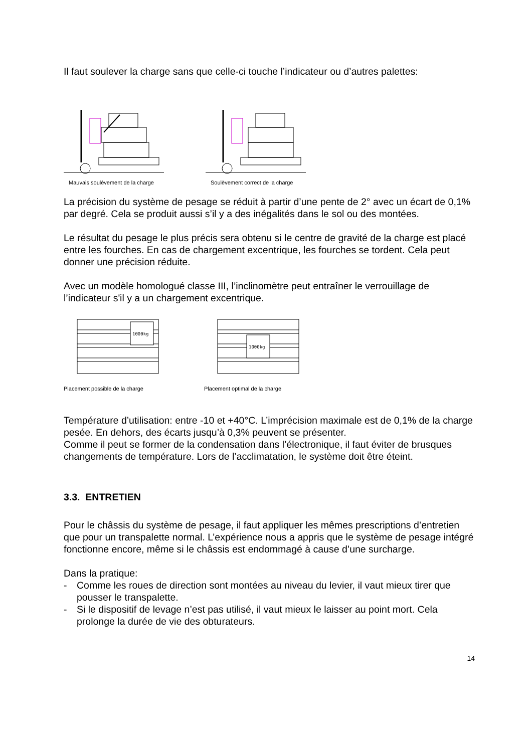Il faut soulever la charge sans que celle-ci touche l’indicateur ou d’autres palettes:
Mauvais soulèvement de la charge
Soulèvement correct de la charge
La précision du système de pesage se réduit à partir d’une pente de 2° avec un écart de 0,1% par degré. Cela se produit aussi s’il y a des inégalités dans le sol ou des montées.
Le résultat du pesage le plus précis sera obtenu si le centre de gravité de la charge est placé entre les fourches. En cas de chargement excentrique, les fourches se tordent. Cela peut donner une précision réduite.
Avec un modèle homologué classe III, l’inclinomètre peut entraîner le verrouillage de l’indicateur s'il y a un chargement excentrique.
1000kg
Placement possible de la charge
1000kg
Placement optimal de la charge
Température d’utilisation: entre -10 et +40°C. L’imprécision maximale est de 0,1% de la charge pesée. En dehors, des écarts jusqu’à 0,3% peuvent se présenter.
Comme il peut se former de la condensation dans l’électronique, il faut éviter de brusques changements de température. Lors de l’acclimatation, le système doit être éteint.
3.3. ENTRETIEN
Pour le châssis du système de pesage, il faut appliquer les mêmes prescriptions d’entretien que pour un transpalette normal. L’expérience nous a appris que le système de pesage intégré fonctionne encore, même si le châssis est endommagé à cause d’une surcharge.
Dans la pratique:
- Comme les roues de direction sont montées au niveau du levier, il vaut mieux tirer que pousser le transpalette.
- Si le dispositif de levage n’est pas utilisé, il vaut mieux le laisser au point mort. Cela prolonge la durée de vie des obturateurs.
14